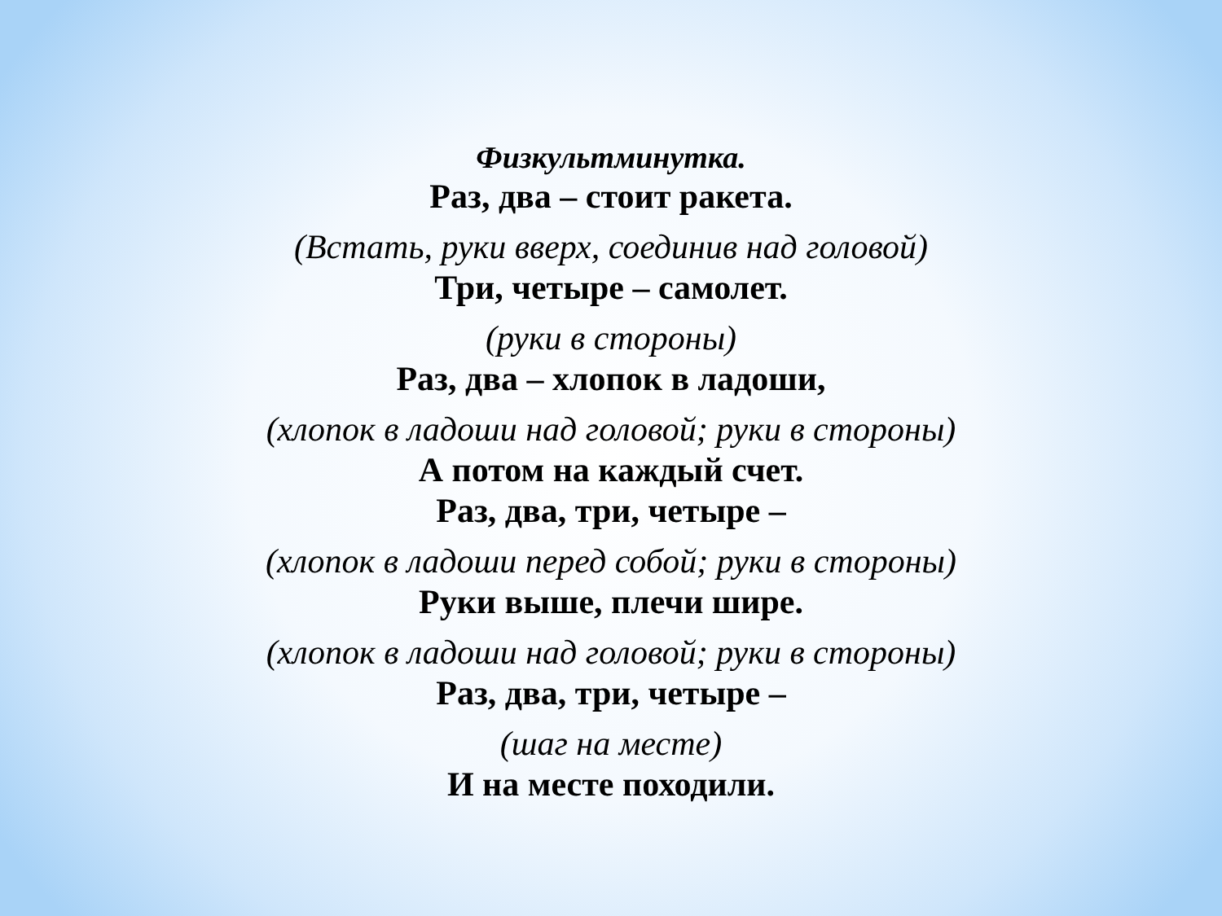Физкультминутка.
Раз, два – стоит ракета.
(Встать, руки вверх, соединив над головой)
Три, четыре – самолет.
(руки в стороны)
Раз, два – хлопок в ладоши,
(хлопок в ладоши над головой; руки в стороны)
А потом на каждый счет.
Раз, два, три, четыре –
(хлопок в ладоши перед собой; руки в стороны)
Руки выше, плечи шире.
(хлопок в ладоши над головой; руки в стороны)
Раз, два, три, четыре –
(шаг на месте)
И на месте походили.